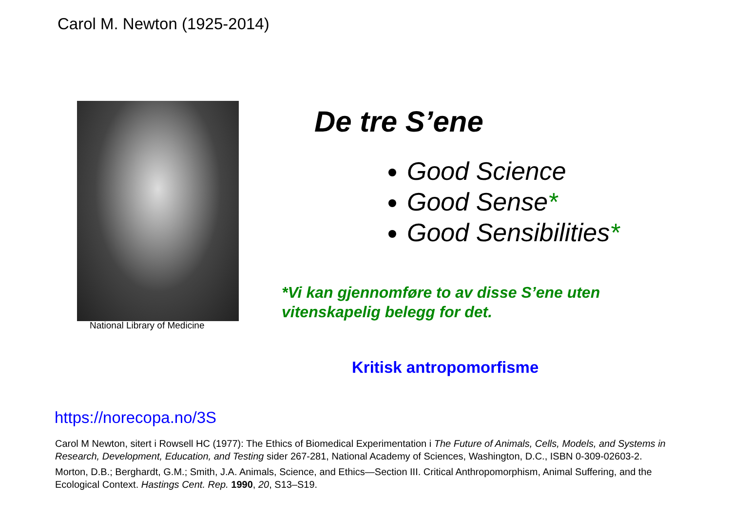Carol M. Newton (1925-2014)
National Library of Medicine
De tre S’ene
Good Science
Good Sense*
Good Sensibilities*
*Vi kan gjennomføre to av disse S’ene uten
vitenskapelig belegg for det.
Kritisk antropomorfisme
https://norecopa.no/3S
Carol M Newton, sitert i Rowsell HC (1977): The Ethics of Biomedical Experimentation i The Future of Animals, Cells, Models, and Systems in Research, Development, Education, and Testing sider 267-281, National Academy of Sciences, Washington, D.C., ISBN 0-309-02603-2.
Morton, D.B.; Berghardt, G.M.; Smith, J.A. Animals, Science, and Ethics—Section III. Critical Anthropomorphism, Animal Suffering, and the Ecological Context. Hastings Cent. Rep. 1990, 20, S13–S19.